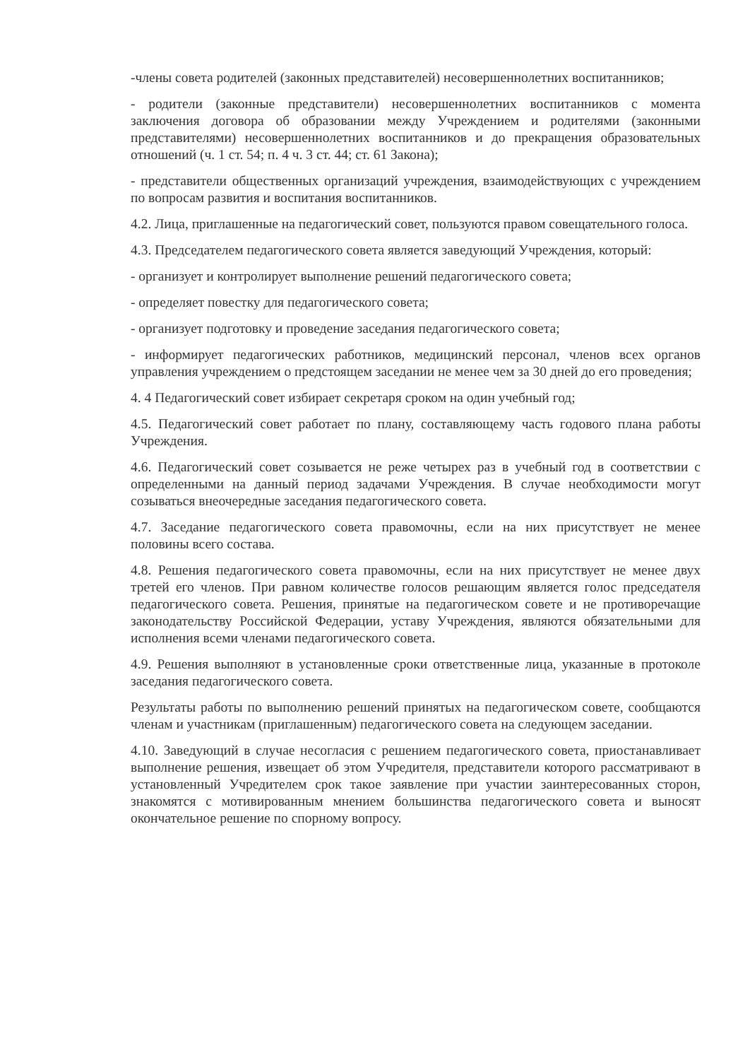-члены совета родителей (законных представителей) несовершеннолетних воспитанников;
- родители (законные представители) несовершеннолетних воспитанников с момента заключения договора об образовании между Учреждением и родителями (законными представителями) несовершеннолетних воспитанников и до прекращения образовательных отношений (ч. 1 ст. 54; п. 4 ч. 3 ст. 44; ст. 61 Закона);
- представители общественных организаций учреждения, взаимодействующих с учреждением по вопросам развития и воспитания воспитанников.
4.2. Лица, приглашенные на педагогический совет, пользуются правом совещательного голоса.
4.3. Председателем педагогического совета является заведующий Учреждения, который:
- организует и контролирует выполнение решений педагогического совета;
- определяет повестку для педагогического совета;
- организует подготовку и проведение заседания педагогического совета;
- информирует педагогических работников, медицинский персонал, членов всех органов управления учреждением о предстоящем заседании не менее чем за 30 дней до его проведения;
4. 4 Педагогический совет избирает секретаря сроком на один учебный год;
4.5. Педагогический совет работает по плану, составляющему часть годового плана работы Учреждения.
4.6. Педагогический совет созывается не реже четырех раз в учебный год в соответствии с определенными на данный период задачами Учреждения. В случае необходимости могут созываться внеочередные заседания педагогического совета.
4.7. Заседание педагогического совета правомочны, если на них присутствует не менее половины всего состава.
4.8. Решения педагогического совета правомочны, если на них присутствует не менее двух третей его членов. При равном количестве голосов решающим является голос председателя педагогического совета. Решения, принятые на педагогическом совете и не противоречащие законодательству Российской Федерации, уставу Учреждения, являются обязательными для исполнения всеми членами педагогического совета.
4.9. Решения выполняют в установленные сроки ответственные лица, указанные в протоколе заседания педагогического совета.
Результаты работы по выполнению решений принятых на педагогическом совете, сообщаются членам и участникам (приглашенным) педагогического совета на следующем заседании.
4.10. Заведующий в случае несогласия с решением педагогического совета, приостанавливает выполнение решения, извещает об этом Учредителя, представители которого рассматривают в установленный Учредителем срок такое заявление при участии заинтересованных сторон, знакомятся с мотивированным мнением большинства педагогического совета и выносят окончательное решение по спорному вопросу.